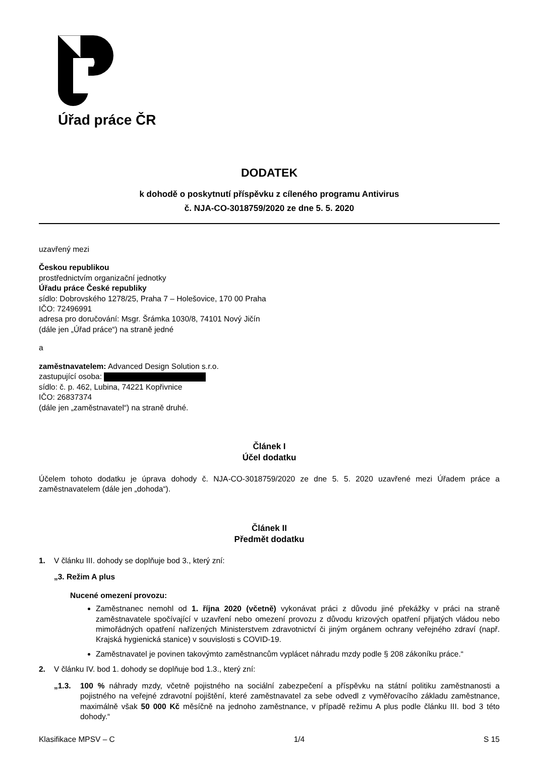Úřad práce ČR
DODATEK
k dohodě o poskytnutí příspěvku z cíleného programu Antivirus
č. NJA-CO-3018759/2020 ze dne 5. 5. 2020
uzavřený mezi
Českou republikou
prostřednictvím organizační jednotky
Úřadu práce České republiky
sídlo: Dobrovského 1278/25, Praha 7 – Holešovice, 170 00 Praha
IČO: 72496991
adresa pro doručování: Msgr. Šrámka 1030/8, 74101 Nový Jičín
(dále jen „Úřad práce“) na straně jedné
a
zaměstnavatelem: Advanced Design Solution s.r.o.
zastupující osoba:
sídlo: č. p. 462, Lubina, 74221 Kopřivnice
IČO: 26837374
(dále jen „zaměstnavatel“) na straně druhé.
Článek I
Účel dodatku
Účelem tohoto dodatku je úprava dohody č. NJA-CO-3018759/2020 ze dne 5. 5. 2020 uzavřené mezi Úřadem práce a zaměstnavatelem (dále jen „dohoda“).
Článek II
Předmět dodatku
1. V článku III. dohody se doplňuje bod 3., který zní:
„3. Režim A plus
Nucené omezení provozu:
Zaměstnanec nemohl od 1. října 2020 (včetně) vykonávat práci z důvodu jiné překážky v práci na straně zaměstnavatele spočívající v uzavření nebo omezení provozu z důvodu krizových opatření přijatých vládou nebo mimořádných opatření nařízených Ministerstvem zdravotnictví či jiným orgánem ochrany veřejného zdraví (např. Krajská hygienická stanice) v souvislosti s COVID-19.
Zaměstnavatel je povinen takovýmto zaměstnancům vyplácet náhradu mzdy podle § 208 zákoníku práce.“
2. V článku IV. bod 1. dohody se doplňuje bod 1.3., který zní:
„1.3. 100 % náhrady mzdy, včetně pojistného na sociální zabezpečení a příspěvku na státní politiku zaměstnanosti a pojistného na veřejné zdravotní pojištění, které zaměstnavatel za sebe odvedl z vyměřovacího základu zaměstnance, maximálně však 50 000 Kč měsíčně na jednoho zaměstnance, v případě režimu A plus podle článku III. bod 3 této dohody.“
Klasifikace MPSV – C 1/4 S 15